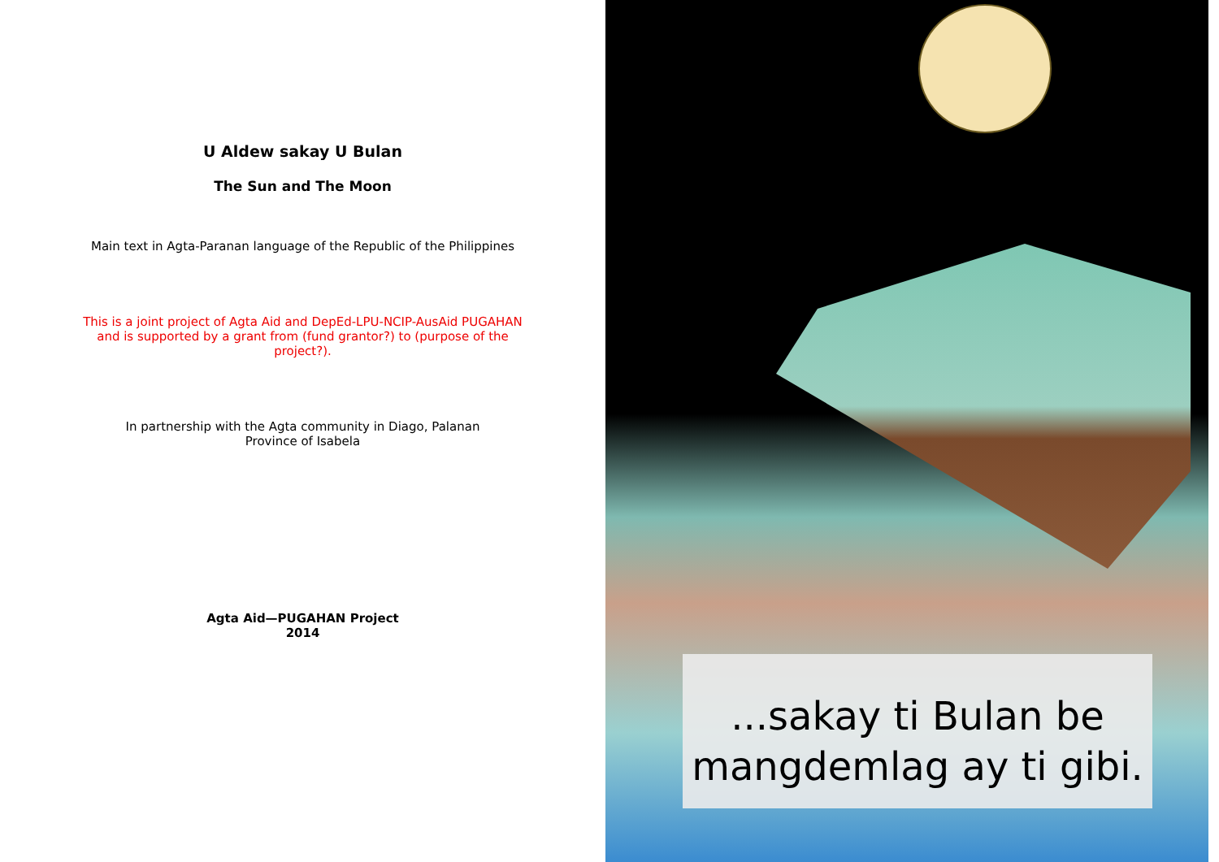U Aldew sakay U Bulan
The Sun and The Moon
Main text in Agta-Paranan language of the Republic of the Philippines
This is a joint project of Agta Aid and DepEd-LPU-NCIP-AusAid PUGAHAN and is supported by a grant from (fund grantor?) to (purpose of the project?).
In partnership with the Agta community in Diago, Palanan Province of Isabela
Agta Aid—PUGAHAN Project
2014
...sakay ti Bulan be
mangdemlag ay ti gibi.